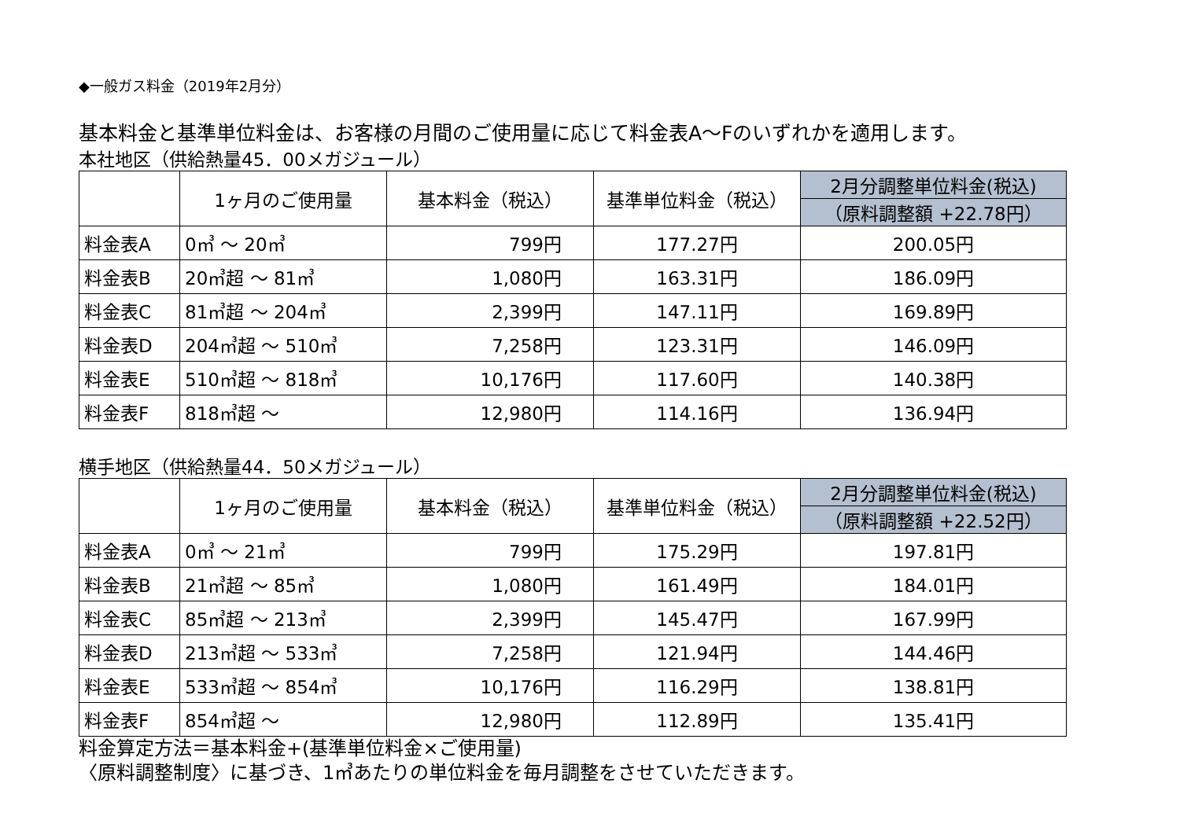◆一般ガス料金（2019年2月分）
基本料金と基準単位料金は、お客様の月間のご使用量に応じて料金表A～Fのいずれかを適用します。
本社地区（供給熱量45．00メガジュール）
| | 1ヶ月のご使用量 | 基本料金（税込） | 基準単位料金（税込） | 2月分調整単位料金(税込) |
| --- | --- | --- | --- | --- |
| | | | | （原料調整額 +22.78円） |
| 料金表A | 0㎥ ～ 20㎥ | 799円 | 177.27円 | 200.05円 |
| 料金表B | 20㎥超 ～ 81㎥ | 1,080円 | 163.31円 | 186.09円 |
| 料金表C | 81㎥超 ～ 204㎥ | 2,399円 | 147.11円 | 169.89円 |
| 料金表D | 204㎥超 ～ 510㎥ | 7,258円 | 123.31円 | 146.09円 |
| 料金表E | 510㎥超 ～ 818㎥ | 10,176円 | 117.60円 | 140.38円 |
| 料金表F | 818㎥超 ～ | 12,980円 | 114.16円 | 136.94円 |
横手地区（供給熱量44．50メガジュール）
| | 1ヶ月のご使用量 | 基本料金（税込） | 基準単位料金（税込） | 2月分調整単位料金(税込) |
| --- | --- | --- | --- | --- |
| | | | | （原料調整額 +22.52円） |
| 料金表A | 0㎥ ～ 21㎥ | 799円 | 175.29円 | 197.81円 |
| 料金表B | 21㎥超 ～ 85㎥ | 1,080円 | 161.49円 | 184.01円 |
| 料金表C | 85㎥超 ～ 213㎥ | 2,399円 | 145.47円 | 167.99円 |
| 料金表D | 213㎥超 ～ 533㎥ | 7,258円 | 121.94円 | 144.46円 |
| 料金表E | 533㎥超 ～ 854㎥ | 10,176円 | 116.29円 | 138.81円 |
| 料金表F | 854㎥超 ～ | 12,980円 | 112.89円 | 135.41円 |
料金算定方法＝基本料金+(基準単位料金×ご使用量)
〈原料調整制度〉に基づき、1㎥あたりの単位料金を毎月調整をさせていただきます。